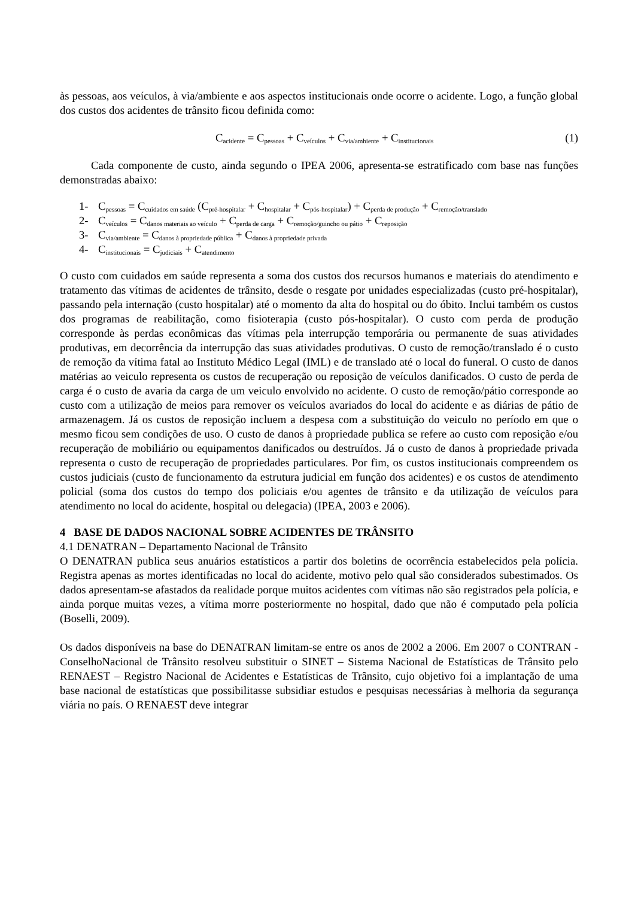às pessoas, aos veículos, à via/ambiente e aos aspectos institucionais onde ocorre o acidente. Logo, a função global dos custos dos acidentes de trânsito ficou definida como:
C<sub>acidente</sub> = C<sub>pessoas</sub> + C<sub>veículos</sub> + C<sub>via/ambiente</sub> + C<sub>institucionais</sub> (1)
Cada componente de custo, ainda segundo o IPEA 2006, apresenta-se estratificado com base nas funções demonstradas abaixo:
1- C<sub>pessoas</sub> = C<sub>cuidados em saúde</sub> (C<sub>pré-hospitalar</sub> + C<sub>hospitalar</sub> + C<sub>pós-hospitalar</sub>) + C<sub>perda de produção</sub> + C<sub>remoção/translado</sub>
2- C<sub>veículos</sub> = C<sub>danos materiais ao veículo</sub> + C<sub>perda de carga</sub> + C<sub>remoção/guincho ou pátio</sub> + C<sub>reposição</sub>
3- C<sub>via/ambiente</sub> = C<sub>danos à propriedade pública</sub> + C<sub>danos à propriedade privada</sub>
4- C<sub>institucionais</sub> = C<sub>judiciais</sub> + C<sub>atendimento</sub>
O custo com cuidados em saúde representa a soma dos custos dos recursos humanos e materiais do atendimento e tratamento das vítimas de acidentes de trânsito, desde o resgate por unidades especializadas (custo pré-hospitalar), passando pela internação (custo hospitalar) até o momento da alta do hospital ou do óbito. Inclui também os custos dos programas de reabilitação, como fisioterapia (custo pós-hospitalar). O custo com perda de produção corresponde às perdas econômicas das vítimas pela interrupção temporária ou permanente de suas atividades produtivas, em decorrência da interrupção das suas atividades produtivas. O custo de remoção/translado é o custo de remoção da vítima fatal ao Instituto Médico Legal (IML) e de translado até o local do funeral. O custo de danos matérias ao veiculo representa os custos de recuperação ou reposição de veículos danificados. O custo de perda de carga é o custo de avaria da carga de um veiculo envolvido no acidente. O custo de remoção/pátio corresponde ao custo com a utilização de meios para remover os veículos avariados do local do acidente e as diárias de pátio de armazenagem. Já os custos de reposição incluem a despesa com a substituição do veiculo no período em que o mesmo ficou sem condições de uso. O custo de danos à propriedade publica se refere ao custo com reposição e/ou recuperação de mobiliário ou equipamentos danificados ou destruídos. Já o custo de danos à propriedade privada representa o custo de recuperação de propriedades particulares. Por fim, os custos institucionais compreendem os custos judiciais (custo de funcionamento da estrutura judicial em função dos acidentes) e os custos de atendimento policial (soma dos custos do tempo dos policiais e/ou agentes de trânsito e da utilização de veículos para atendimento no local do acidente, hospital ou delegacia) (IPEA, 2003 e 2006).
4 BASE DE DADOS NACIONAL SOBRE ACIDENTES DE TRÂNSITO
4.1 DENATRAN – Departamento Nacional de Trânsito
O DENATRAN publica seus anuários estatísticos a partir dos boletins de ocorrência estabelecidos pela polícia. Registra apenas as mortes identificadas no local do acidente, motivo pelo qual são considerados subestimados. Os dados apresentam-se afastados da realidade porque muitos acidentes com vítimas não são registrados pela polícia, e ainda porque muitas vezes, a vítima morre posteriormente no hospital, dado que não é computado pela polícia (Boselli, 2009).
Os dados disponíveis na base do DENATRAN limitam-se entre os anos de 2002 a 2006. Em 2007 o CONTRAN - ConselhoNacional de Trânsito resolveu substituir o SINET – Sistema Nacional de Estatísticas de Trânsito pelo RENAEST – Registro Nacional de Acidentes e Estatísticas de Trânsito, cujo objetivo foi a implantação de uma base nacional de estatísticas que possibilitasse subsidiar estudos e pesquisas necessárias à melhoria da segurança viária no país. O RENAEST deve integrar